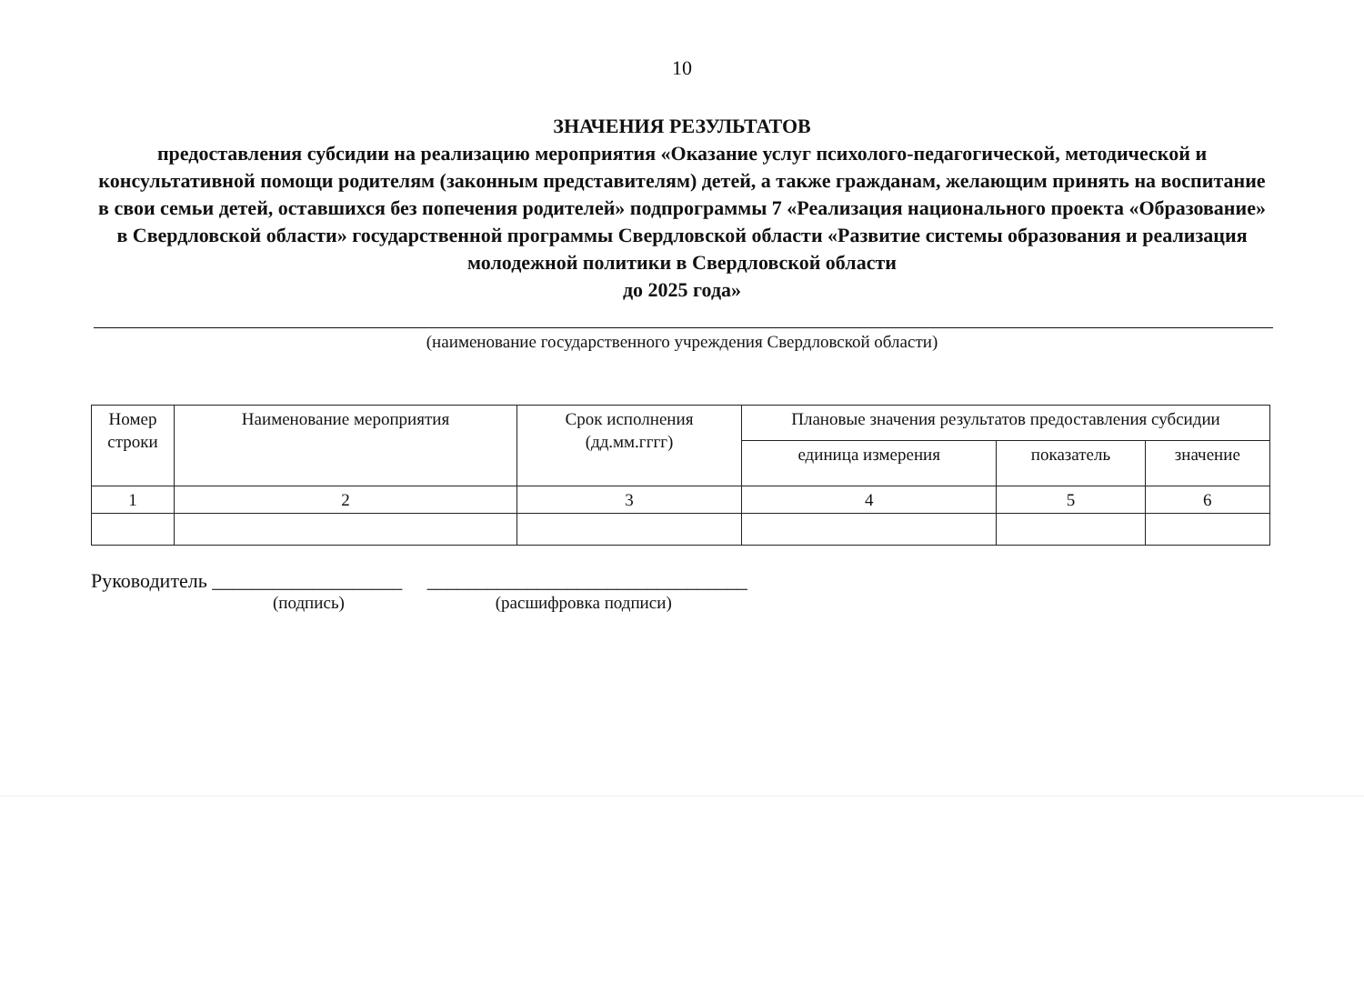10
ЗНАЧЕНИЯ РЕЗУЛЬТАТОВ
предоставления субсидии на реализацию мероприятия «Оказание услуг психолого-педагогической, методической и консультативной помощи родителям (законным представителям) детей, а также гражданам, желающим принять на воспитание в свои семьи детей, оставшихся без попечения родителей» подпрограммы 7 «Реализация национального проекта «Образование» в Свердловской области» государственной программы Свердловской области «Развитие системы образования и реализация молодежной политики в Свердловской области
до 2025 года»
(наименование государственного учреждения Свердловской области)
| Номер строки | Наименование мероприятия | Срок исполнения (дд.мм.гггг) | Плановые значения результатов предоставления субсидии | | |
| --- | --- | --- | --- | --- | --- |
| | | | единица измерения | показатель | значение |
| 1 | 2 | 3 | 4 | 5 | 6 |
Руководитель ___________________ ________________________________
(подпись) (расшифровка подписи)